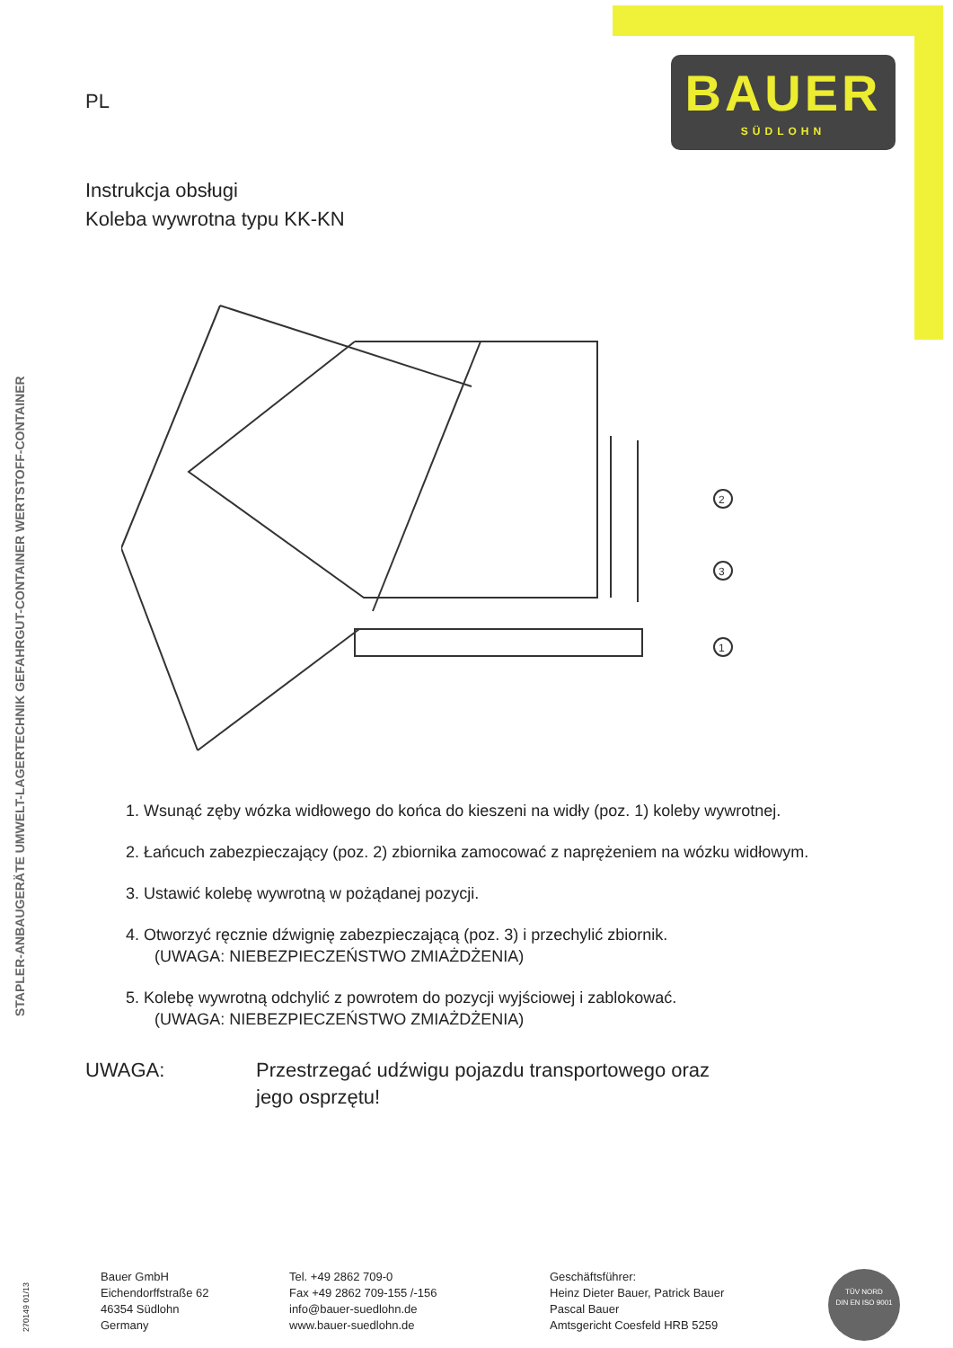BAUER
SÜDLOHN
STAPLER-ANBAUGERÄTE UMWELT-LAGERTECHNIK GEFAHRGUT-CONTAINER WERTSTOFF-CONTAINER
PL
Instrukcja obsługi
Koleba wywrotna typu KK-KN
2
3
1
1. Wsunąć zęby wózka widłowego do końca do kieszeni na widły (poz. 1) koleby wywrotnej.
2. Łańcuch zabezpieczający (poz. 2) zbiornika zamocować z naprężeniem na wózku widłowym.
3. Ustawić kolebę wywrotną w pożądanej pozycji.
4. Otworzyć ręcznie dźwignię zabezpieczającą (poz. 3) i przechylić zbiornik.
(UWAGA: NIEBEZPIECZEŃSTWO ZMIAŻDŻENIA)
5. Kolebę wywrotną odchylić z powrotem do pozycji wyjściowej i zablokować.
(UWAGA: NIEBEZPIECZEŃSTWO ZMIAŻDŻENIA)
UWAGA: Przestrzegać udźwigu pojazdu transportowego oraz
jego osprzętu!
270149 01/13
Bauer GmbH
Eichendorffstraße 62
46354 Südlohn
Germany
Tel. +49 2862 709-0
Fax +49 2862 709-155 /-156
info@bauer-suedlohn.de
www.bauer-suedlohn.de
Geschäftsführer:
Heinz Dieter Bauer, Patrick Bauer
Pascal Bauer
Amtsgericht Coesfeld HRB 5259
TÜV NORD
DIN EN ISO 9001